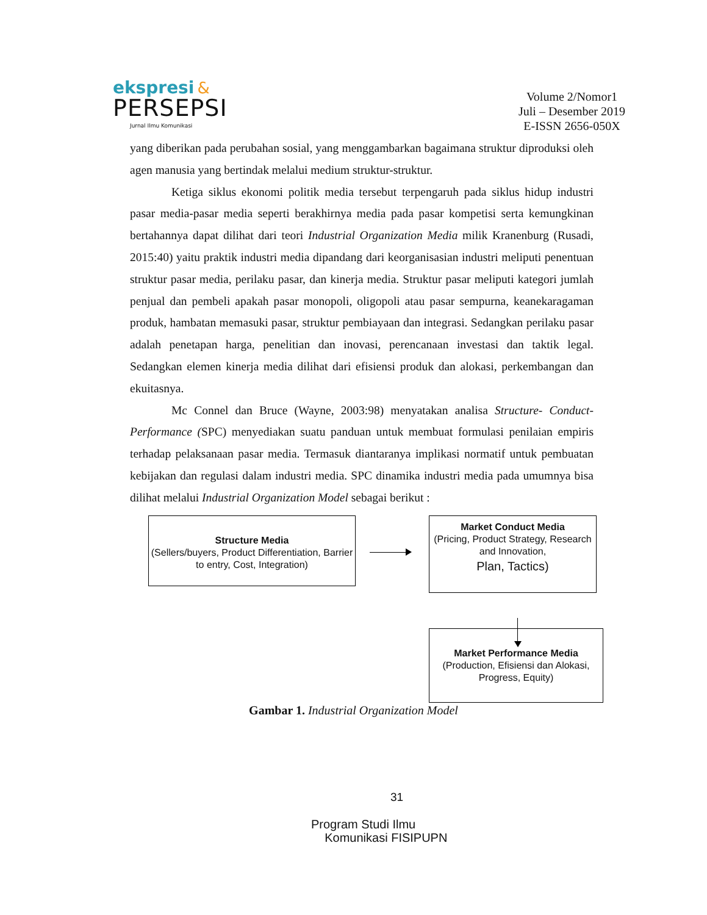ekspresi &
PERSEPSI
Jurnal Ilmu Komunikasi
Volume 2/Nomor1
Juli – Desember 2019
E-ISSN 2656-050X
yang diberikan pada perubahan sosial, yang menggambarkan bagaimana struktur diproduksi oleh agen manusia yang bertindak melalui medium struktur-struktur.
Ketiga siklus ekonomi politik media tersebut terpengaruh pada siklus hidup industri pasar media-pasar media seperti berakhirnya media pada pasar kompetisi serta kemungkinan bertahannya dapat dilihat dari teori Industrial Organization Media milik Kranenburg (Rusadi, 2015:40) yaitu praktik industri media dipandang dari keorganisasian industri meliputi penentuan struktur pasar media, perilaku pasar, dan kinerja media. Struktur pasar meliputi kategori jumlah penjual dan pembeli apakah pasar monopoli, oligopoli atau pasar sempurna, keanekaragaman produk, hambatan memasuki pasar, struktur pembiayaan dan integrasi. Sedangkan perilaku pasar adalah penetapan harga, penelitian dan inovasi, perencanaan investasi dan taktik legal. Sedangkan elemen kinerja media dilihat dari efisiensi produk dan alokasi, perkembangan dan ekuitasnya.
Mc Connel dan Bruce (Wayne, 2003:98) menyatakan analisa Structure- Conduct-Performance (SPC) menyediakan suatu panduan untuk membuat formulasi penilaian empiris terhadap pelaksanaan pasar media. Termasuk diantaranya implikasi normatif untuk pembuatan kebijakan dan regulasi dalam industri media. SPC dinamika industri media pada umumnya bisa dilihat melalui Industrial Organization Model sebagai berikut :
Structure Media
(Sellers/buyers, Product Differentiation, Barrier to entry, Cost, Integration)
Market Conduct Media
(Pricing, Product Strategy, Research and Innovation,
Plan, Tactics)
Market Performance Media
(Production, Efisiensi dan Alokasi, Progress, Equity)
Gambar 1. Industrial Organization Model
31
Program Studi Ilmu
Komunikasi FISIPUPN